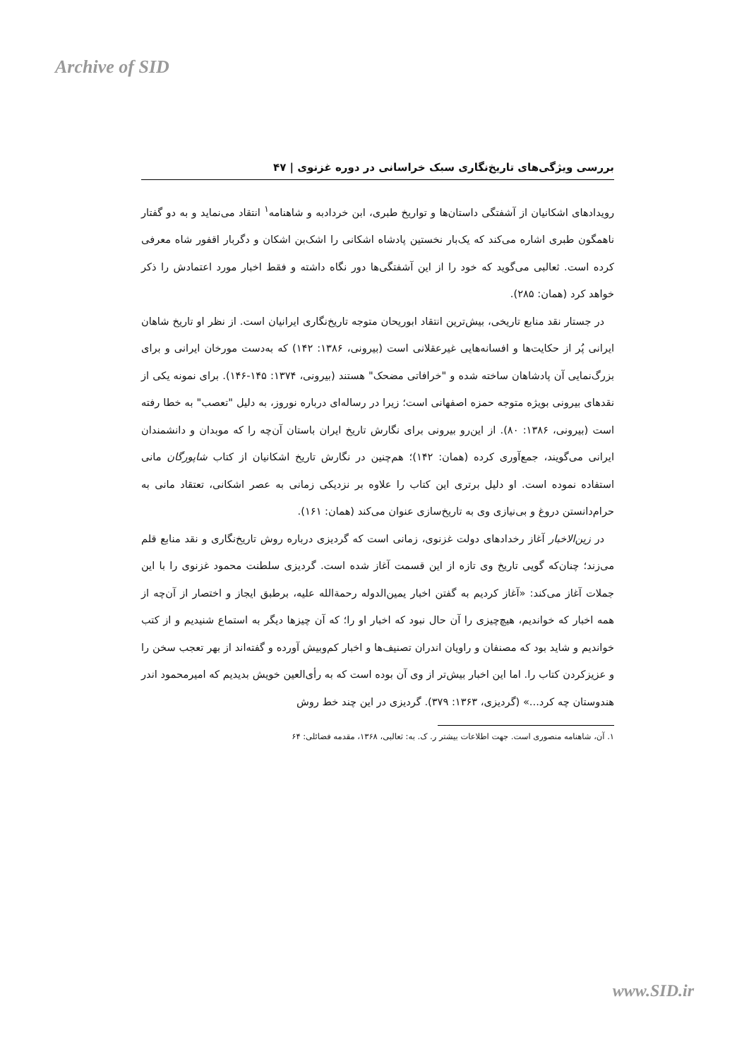Archive of SID
بررسی ویژگی‌های تاریخ‌نگاری سبک خراسانی در دوره غزنوی | ۴۷
رویدادهای اشکانیان از آشفتگی داستان‌ها و تواریخ طبری، ابن خردادبه و شاهنامه<sup>۱</sup> انتقاد می‌نماید و به دو گفتار ناهمگون طبری اشاره می‌کند که یک‌بار نخستین پادشاه اشکانی را اشک‌بن اشکان و دگربار اقفور شاه معرفی کرده است. ثعالبی می‌گوید که خود را از این آشفتگی‌ها دور نگاه داشته و فقط اخبار مورد اعتمادش را ذکر خواهد کرد (همان: ۲۸۵).
در جستار نقد منابع تاریخی، بیش‌ترین انتقاد ابوریحان متوجه تاریخ‌نگاری ایرانیان است. از نظر او تاریخ شاهان ایرانی پُر از حکایت‌ها و افسانه‌هایی غیرعقلانی است (بیرونی، ۱۳۸۶: ۱۴۲) که به‌دست مورخان ایرانی و برای بزرگ‌نمایی آن پادشاهان ساخته شده و "خرافاتی مضحک" هستند (بیرونی، ۱۳۷۴: ۱۴۵-۱۴۶). برای نمونه یکی از نقدهای بیرونی بویژه متوجه حمزه اصفهانی است؛ زیرا در رساله‌ای درباره نوروز، به دلیل "تعصب" به خطا رفته است (بیرونی، ۱۳۸۶: ۸۰). از این‌رو بیرونی برای نگارش تاریخ ایران باستان آن‌چه را که موبدان و دانشمندان ایرانی می‌گویند، جمع‌آوری کرده (همان: ۱۴۲)؛ هم‌چنین در نگارش تاریخ اشکانیان از کتاب شاپورگان مانی استفاده نموده است. او دلیل برتری این کتاب را علاوه بر نزدیکی زمانی به عصر اشکانی، تعتقاد مانی به حرام‌دانستن دروغ و بی‌نیازی وی به تاریخ‌سازی عنوان می‌کند (همان: ۱۶۱).
در زین‌الاخبار آغاز رخدادهای دولت غزنوی، زمانی است که گردیزی درباره روش تاریخ‌نگاری و نقد منابع قلم می‌زند؛ چنان‌که گویی تاریخ وی تازه از این قسمت آغاز شده است. گردیزی سلطنت محمود غزنوی را با این جملات آغاز می‌کند: «آغاز کردیم به گفتن اخبار یمین‌الدوله رحمةالله علیه، برطبق ایجاز و اختصار از آن‌چه از همه اخبار که خواندیم، هیچ‌چیزی را آن حال نبود که اخبار او را؛ که آن چیزها دیگر به استماع شنیدیم و از کتب خواندیم و شاید بود که مصنفان و راویان اندران تصنیف‌ها و اخبار کم‌وبیش آورده و گفته‌اند از بهر تعجب سخن را و عزیزکردن کتاب را. اما این اخبار بیش‌تر از وی آن بوده است که به رأی‌العین خویش بدیدیم که امیرمحمود اندر هندوستان چه کرد...» (گردیزی، ۱۳۶۳: ۳۷۹). گردیزی در این چند خط روش
۱. آن، شاهنامه منصوری است. جهت اطلاعات بیشتر ر. ک. به: ثعالبی، ۱۳۶۸، مقدمه فضائلی: ۶۴
www.SID.ir